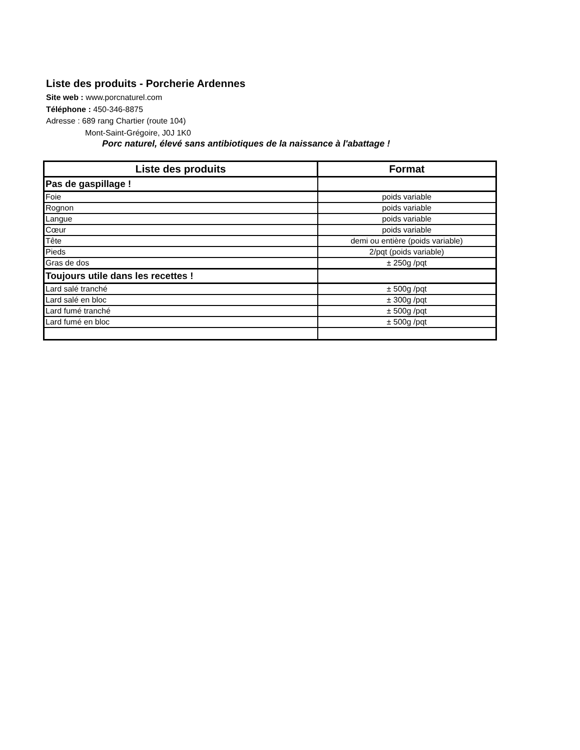Liste des produits - Porcherie Ardennes
Site web : www.porcnaturel.com
Téléphone : 450-346-8875
Adresse : 689 rang Chartier (route 104)
Mont-Saint-Grégoire, J0J 1K0
Porc naturel, élevé sans antibiotiques de la naissance à l'abattage !
| Liste des produits | Format |
| --- | --- |
| Pas de gaspillage ! | |
| Foie | poids variable |
| Rognon | poids variable |
| Langue | poids variable |
| Cœur | poids variable |
| Tête | demi ou entière (poids variable) |
| Pieds | 2/pqt (poids variable) |
| Gras de dos | ± 250g /pqt |
| Toujours utile dans les recettes ! | |
| Lard salé tranché | ± 500g /pqt |
| Lard salé en bloc | ± 300g /pqt |
| Lard fumé tranché | ± 500g /pqt |
| Lard fumé en bloc | ± 500g /pqt |